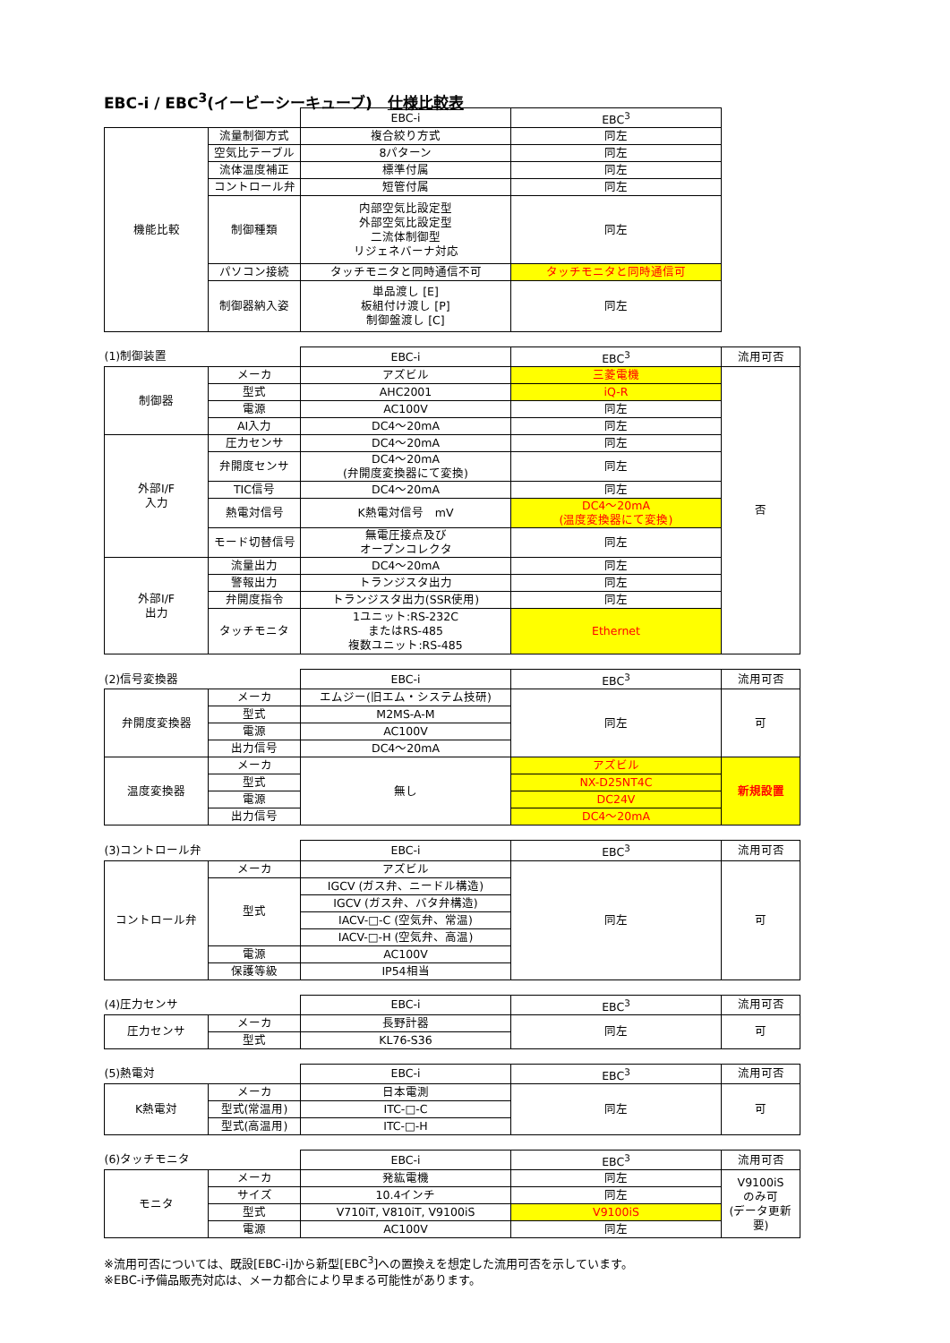EBC-i / EBC<sup>3</sup>(イービーシーキューブ)　仕様比較表
| | | EBC-i | EBC<sup>3</sup> |
| 機能比較 | 流量制御方式 | 複合絞り方式 | 同左 |
| | 空気比テーブル | 8パターン | 同左 |
| | 流体温度補正 | 標準付属 | 同左 |
| | コントロール弁 | 短管付属 | 同左 |
| | 制御種類 | 内部空気比設定型 外部空気比設定型 二流体制御型 リジェネバーナ対応 | 同左 |
| | パソコン接続 | タッチモニタと同時通信不可 | タッチモニタと同時通信可 |
| | 制御器納入姿 | 単品渡し [E] 板組付け渡し [P] 制御盤渡し [C] | 同左 |
| (1)制御装置 | | EBC-i | EBC<sup>3</sup> | 流用可否 |
| 制御器 | メーカ | アズビル | 三菱電機 | 否 |
| | 型式 | AHC2001 | iQ-R | |
| | 電源 | AC100V | 同左 | |
| | AI入力 | DC4～20mA | 同左 | |
| 外部I/F 入力 | 圧力センサ | DC4～20mA | 同左 | |
| | 弁開度センサ | DC4～20mA (弁開度変換器にて変換) | 同左 | |
| | TIC信号 | DC4～20mA | 同左 | |
| | 熱電対信号 | K熱電対信号 mV | DC4～20mA (温度変換器にて変換) | |
| | モード切替信号 | 無電圧接点及び オープンコレクタ | 同左 | |
| 外部I/F 出力 | 流量出力 | DC4～20mA | 同左 | |
| | 警報出力 | トランジスタ出力 | 同左 | |
| | 弁開度指令 | トランジスタ出力(SSR使用) | 同左 | |
| | タッチモニタ | 1ユニット:RS-232C またはRS-485 複数ユニット:RS-485 | Ethernet | |
| (2)信号変換器 | | EBC-i | EBC<sup>3</sup> | 流用可否 |
| 弁開度変換器 | メーカ | エムジー(旧エム・システム技研) | 同左 | 可 |
| | 型式 | M2MS-A-M | | |
| | 電源 | AC100V | | |
| | 出力信号 | DC4～20mA | | |
| 温度変換器 | メーカ | 無し | アズビル | 新規設置 |
| | 型式 | | NX-D25NT4C | |
| | 電源 | | DC24V | |
| | 出力信号 | | DC4～20mA | |
| (3)コントロール弁 | | EBC-i | EBC<sup>3</sup> | 流用可否 |
| コントロール弁 | メーカ | アズビル | 同左 | 可 |
| | 型式 | IGCV (ガス弁、ニードル構造) | | |
| | | IGCV (ガス弁、バタ弁構造) | | |
| | | IACV-□-C (空気弁、常温) | | |
| | | IACV-□-H (空気弁、高温) | | |
| | 電源 | AC100V | | |
| | 保護等級 | IP54相当 | | |
| (4)圧力センサ | | EBC-i | EBC<sup>3</sup> | 流用可否 |
| 圧力センサ | メーカ | 長野計器 | 同左 | 可 |
| | 型式 | KL76-S36 | | |
| (5)熱電対 | | EBC-i | EBC<sup>3</sup> | 流用可否 |
| K熱電対 | メーカ | 日本電測 | 同左 | 可 |
| | 型式(常温用) | ITC-□-C | | |
| | 型式(高温用) | ITC-□-H | | |
| (6)タッチモニタ | | EBC-i | EBC<sup>3</sup> | 流用可否 |
| モニタ | メーカ | 発紘電機 | 同左 | V9100iS のみ可 (データ更新 要) |
| | サイズ | 10.4インチ | 同左 | |
| | 型式 | V710iT, V810iT, V9100iS | V9100iS | |
| | 電源 | AC100V | 同左 | |
※流用可否については、既設[EBC-i]から新型[EBC<sup>3</sup>]への置換えを想定した流用可否を示しています。
※EBC-i予備品販売対応は、メーカ都合により早まる可能性があります。